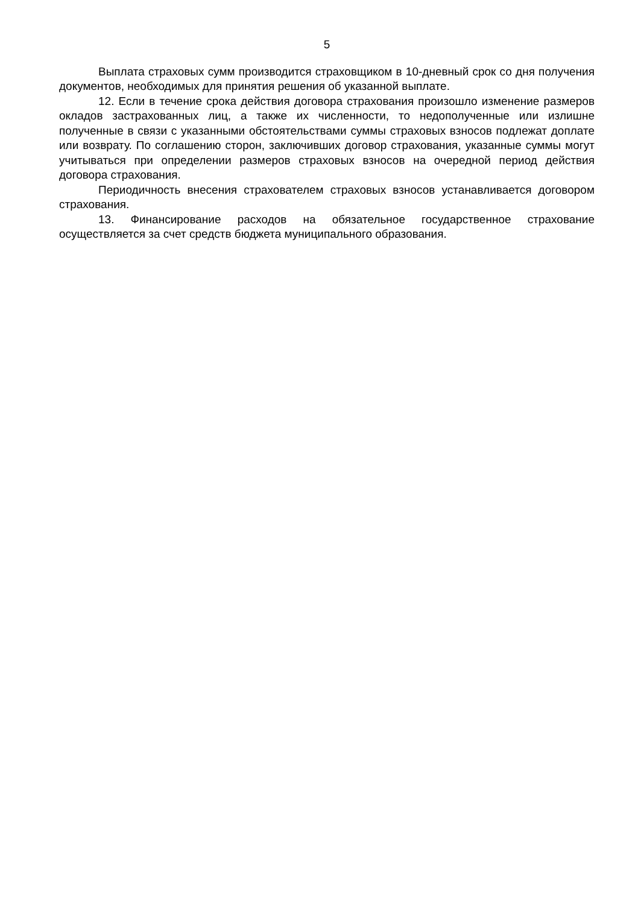5
Выплата страховых сумм производится страховщиком в 10-дневный срок со дня получения документов, необходимых для принятия решения об указанной выплате.
12. Если в течение срока действия договора страхования произошло изменение размеров окладов застрахованных лиц, а также их численности, то недополученные или излишне полученные в связи с указанными обстоятельствами суммы страховых взносов подлежат доплате или возврату. По соглашению сторон, заключивших договор страхования, указанные суммы могут учитываться при определении размеров страховых взносов на очередной период действия договора страхования.
Периодичность внесения страхователем страховых взносов устанавливается договором страхования.
13. Финансирование расходов на обязательное государственное страхование осуществляется за счет средств бюджета муниципального образования.